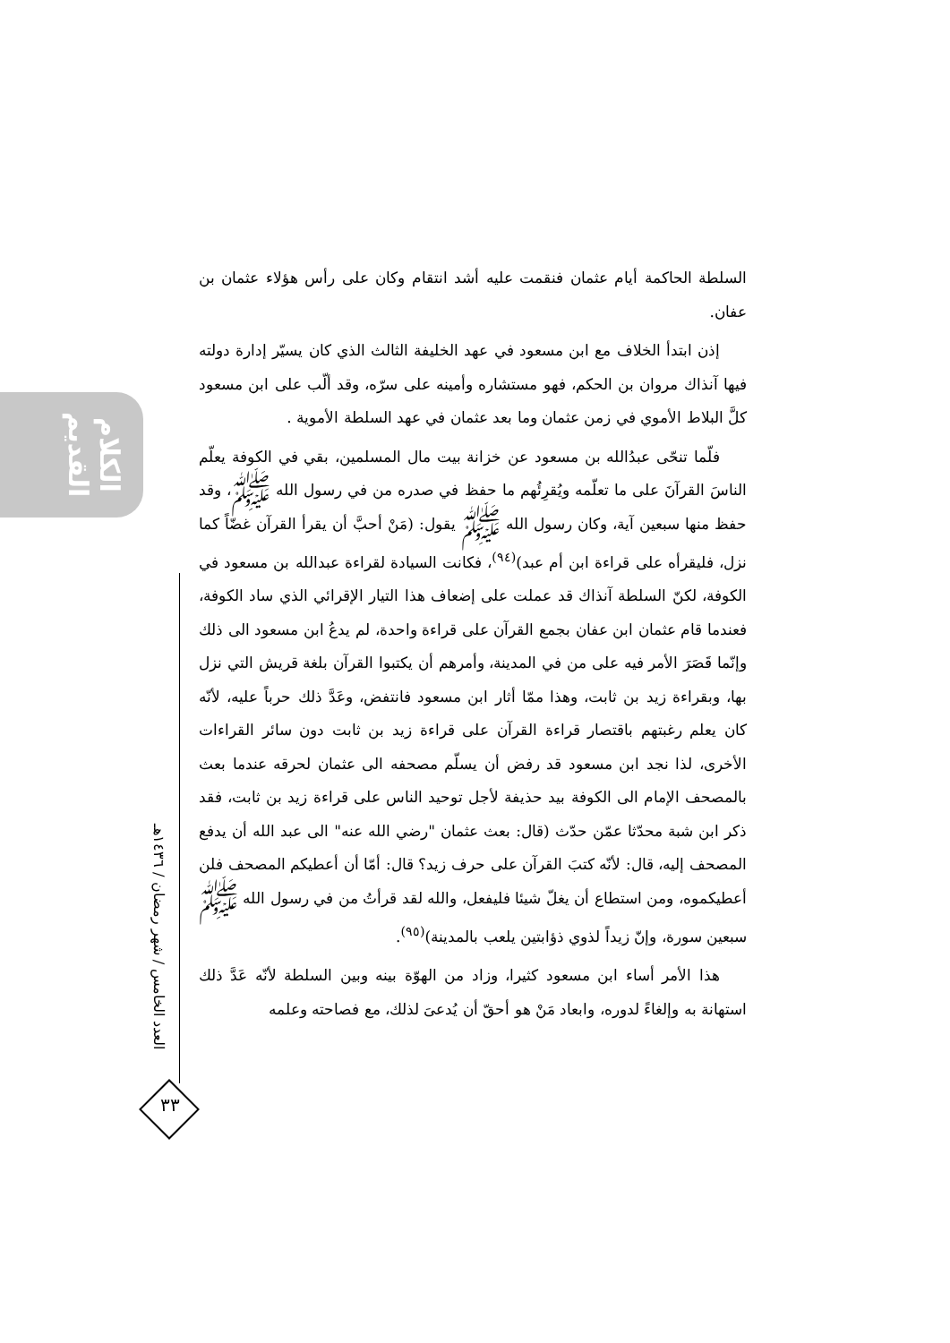الكلام القديم
العدد الخامس / شهر رمضان / ١٤٣٦هـ
٣٣
السلطة الحاكمة أيام عثمان فنقمت عليه أشد انتقام وكان على رأس هؤلاء عثمان بن عفان.
إذن ابتدأ الخلاف مع ابن مسعود في عهد الخليفة الثالث الذي كان يسيّر إدارة دولته فيها آنذاك مروان بن الحكم، فهو مستشاره وأمينه على سرّه، وقد ألّب على ابن مسعود كلَّ البلاط الأموي في زمن عثمان وما بعد عثمان في عهد السلطة الأموية .
فلّما تنحّى عبدُالله بن مسعود عن خزانة بيت مال المسلمين، بقي في الكوفة يعلّم الناسَ القرآنَ على ما تعلّمه ويُقرِئُهم ما حفظ في صدره من في رسول الله ﷺ، وقد حفظ منها سبعين آية، وكان رسول الله ﷺ يقول: (مَنْ أحبَّ أن يقرأ القرآن غضّاً كما نزل، فليقرأه على قراءة ابن أم عبد)<sup>(٩٤)</sup>، فكانت السيادة لقراءة عبدالله بن مسعود في الكوفة، لكنّ السلطة آنذاك قد عملت على إضعاف هذا التيار الإقرائي الذي ساد الكوفة، فعندما قام عثمان ابن عفان بجمع القرآن على قراءة واحدة، لم يدعُ ابن مسعود الى ذلك وإنّما قَصَرَ الأمر فيه على من في المدينة، وأمرهم أن يكتبوا القرآن بلغة قريش التي نزل بها، وبقراءة زيد بن ثابت، وهذا ممّا أثار ابن مسعود فانتفض، وعَدَّ ذلك حرباً عليه، لأنّه كان يعلم رغبتهم باقتصار قراءة القرآن على قراءة زيد بن ثابت دون سائر القراءات الأخرى، لذا نجد ابن مسعود قد رفض أن يسلّم مصحفه الى عثمان لحرقه عندما بعث بالمصحف الإمام الى الكوفة بيد حذيفة لأجل توحيد الناس على قراءة زيد بن ثابت، فقد ذكر ابن شبة محدّثا عمّن حدّث (قال: بعث عثمان "رضي الله عنه" الى عبد الله أن يدفع المصحف إليه، قال: لأنّه كتبَ القرآن على حرف زيد؟ قال: أمّا أن أعطيكم المصحف فلن أعطيكموه، ومن استطاع أن يغلّ شيئا فليفعل، والله لقد قرأتُ من في رسول الله ﷺ سبعين سورة، وإنّ زيداً لذوي ذؤابتين يلعب بالمدينة)<sup>(٩٥)</sup>.
هذا الأمر أساء ابن مسعود كثيرا، وزاد من الهوّة بينه وبين السلطة لأنّه عَدَّ ذلك استهانة به وإلغاءً لدوره، وابعاد مَنْ هو أحقّ أن يُدعىَ لذلك، مع فصاحته وعلمه